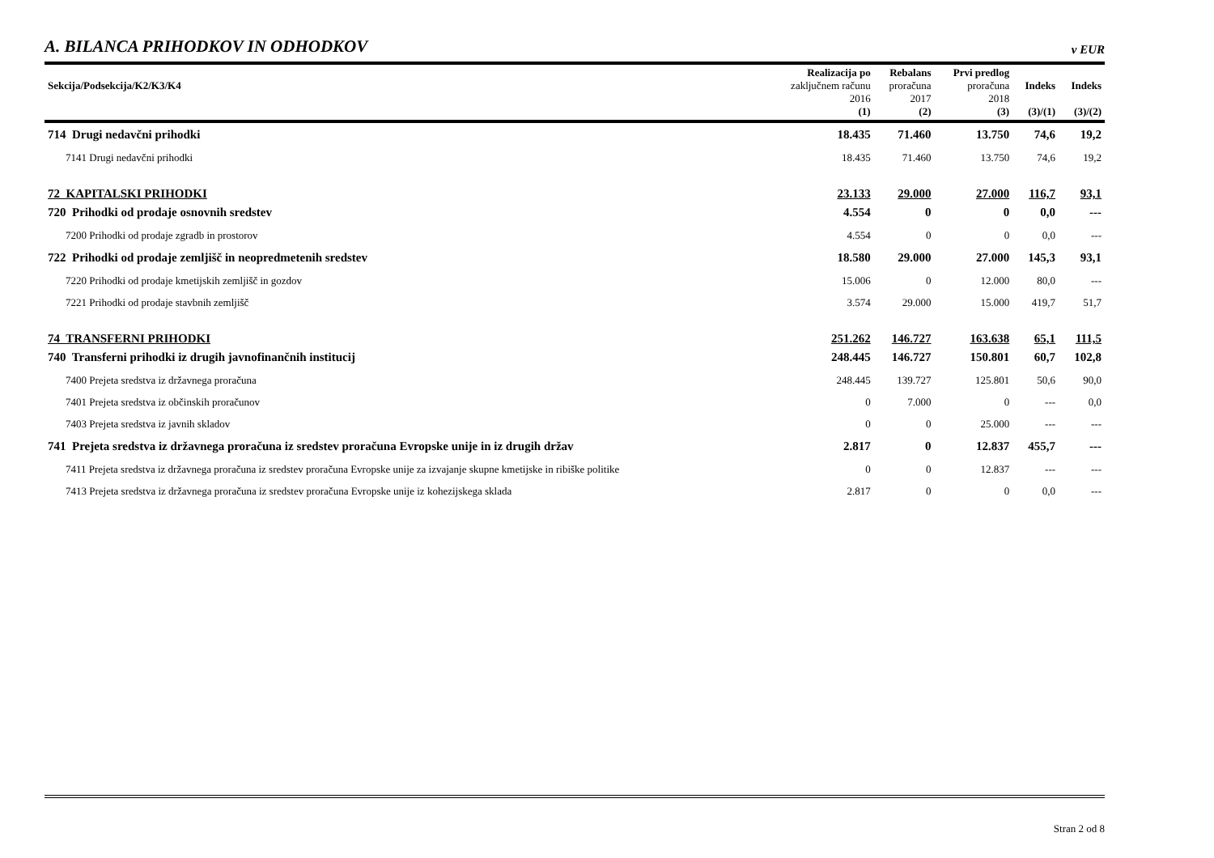A. BILANCA PRIHODKOV IN ODHODKOV
v EUR
| Sekcija/Podsekcija/K2/K3/K4 | Realizacija po zaključnem računu 2016 (1) | Rebalans proračuna 2017 (2) | Prvi predlog proračuna 2018 (3) | Indeks (3)/(1) | Indeks (3)/(2) |
| --- | --- | --- | --- | --- | --- |
| 714 Drugi nedavčni prihodki | 18.435 | 71.460 | 13.750 | 74,6 | 19,2 |
| 7141 Drugi nedavčni prihodki | 18.435 | 71.460 | 13.750 | 74,6 | 19,2 |
| 72 KAPITALSKI PRIHODKI | 23.133 | 29.000 | 27.000 | 116,7 | 93,1 |
| 720 Prihodki od prodaje osnovnih sredstev | 4.554 | 0 | 0 | 0,0 | --- |
| 7200 Prihodki od prodaje zgradb in prostorov | 4.554 | 0 | 0 | 0,0 | --- |
| 722 Prihodki od prodaje zemljišč in neopredmetenih sredstev | 18.580 | 29.000 | 27.000 | 145,3 | 93,1 |
| 7220 Prihodki od prodaje kmetijskih zemljišč in gozdov | 15.006 | 0 | 12.000 | 80,0 | --- |
| 7221 Prihodki od prodaje stavbnih zemljišč | 3.574 | 29.000 | 15.000 | 419,7 | 51,7 |
| 74 TRANSFERNI PRIHODKI | 251.262 | 146.727 | 163.638 | 65,1 | 111,5 |
| 740 Transferni prihodki iz drugih javnofinančnih institucij | 248.445 | 146.727 | 150.801 | 60,7 | 102,8 |
| 7400 Prejeta sredstva iz državnega proračuna | 248.445 | 139.727 | 125.801 | 50,6 | 90,0 |
| 7401 Prejeta sredstva iz občinskih proračunov | 0 | 7.000 | 0 | --- | 0,0 |
| 7403 Prejeta sredstva iz javnih skladov | 0 | 0 | 25.000 | --- | --- |
| 741 Prejeta sredstva iz državnega proračuna iz sredstev proračuna Evropske unije in iz drugih držav | 2.817 | 0 | 12.837 | 455,7 | --- |
| 7411 Prejeta sredstva iz državnega proračuna iz sredstev proračuna Evropske unije za izvajanje skupne kmetijske in ribiške politike | 0 | 0 | 12.837 | --- | --- |
| 7413 Prejeta sredstva iz državnega proračuna iz sredstev proračuna Evropske unije iz kohezijskega sklada | 2.817 | 0 | 0 | 0,0 | --- |
Stran 2 od 8